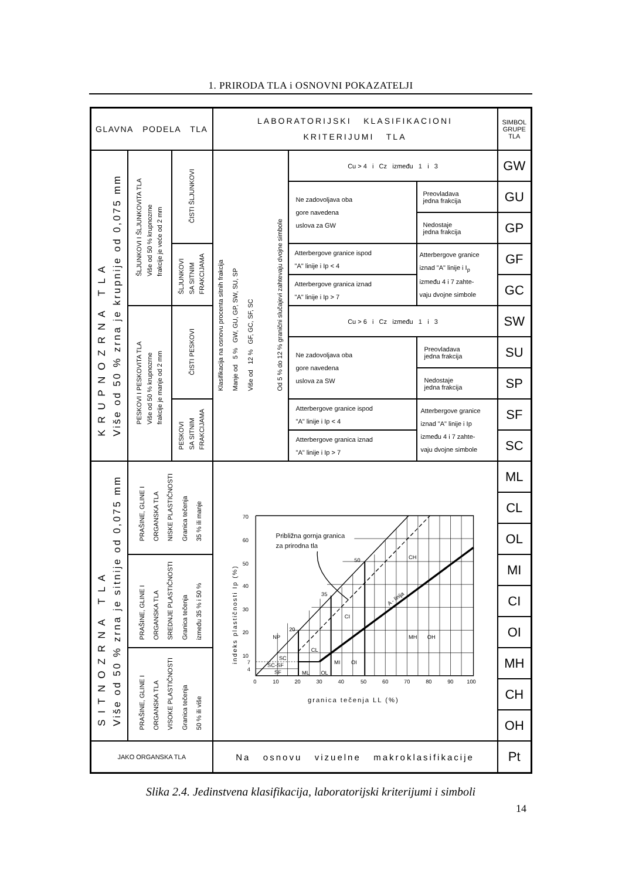1. PRIRODA TLA i OSNOVNI POKAZATELJI
| GLAVNA PODELA TLA | | | LABORATORIJSKI KLASIFIKACIONI KRITERIJUMI TLA | | | SIMBOL GRUPE TLA |
| K R U P N O Z R N A T L A Više od 50 % zrna je krupnije od 0,075 mm | ŠLJUNKOVI I ŠLJUNKOVITA TLA Više od 50 % krupnozrne frakcije je veće od 2 mm | ČISTI ŠLJUNKOVI | Klasifikacija na osnovu procenta sitnih frakcija Manje od 5 % GW, GU, GP, SW, SU, SP Više od 12 % GF, GC, SF, SC Od 5 % do 12 % granični slučajevi zahtevaju dvojne simbole | Cu > 4 i Cz između 1 i 3 | | GW |
| | | | | Ne zadovoljava oba gore navedena uslova za GW | Preovladava jedna frakcija | GU |
| | | | | | Nedostaje jedna frakcija | GP |
| | | ŠLJUNKOVI SA SITNIM FRAKCIJAMA | | Atterbergove granice ispod "A" linije i Ip < 4 | Atterbergove granice iznad "A" linije i I<sub>p</sub> između 4 i 7 zahte- vaju dvojne simbole | GF |
| | | | | Atterbergove granica iznad "A" linije i Ip > 7 | | GC |
| | PESKOVI I PESKOVITA TLA Više od 50 % krupnozrne frakcije je manje od 2 mm | ČISTI PESKOVI | | Cu > 6 i Cz između 1 i 3 | | SW |
| | | | | Ne zadovoljava oba gore navedena uslova za SW | Preovladava jedna frakcija | SU |
| | | | | | Nedostaje jedna frakcija | SP |
| | | PESKOVI SA SITNIM FRAKCIJAMA | | Atterbergove granice ispod "A" linije i Ip < 4 | Atterbergove granice iznad "A" linije i Ip između 4 i 7 zahte- vaju dvojne simbole | SF |
| | | | | Atterbergove granica iznad "A" linije i Ip > 7 | | SC |
| S I T N O Z R N A T L A Više od 50 % zrna je sitnije od 0,075 mm | PRAŠINE, GLINE I ORGANSKA TLA NISKE PLASTIČNOSTI Granica tečenja 35 % ili manje | | Približna gornja granica za prirodna tla 70 60 50 40 30 20 10 7 4 0 10 20 30 40 50 60 70 80 90 100 granica tečenja LL (%) indeks plastičnosti Ip (%) 50 35 20 NP CH CI CL MH OH MI OI OL ML SC SC-SF SF A - linija | | | ML |
| | | | | | | CL |
| | | | | | | OL |
| | PRAŠINE, GLINE I ORGANSKA TLA SREDNJE PLASTIČNOSTI Granica tečenja između 35 % i 50 % | | | | | MI |
| | | | | | | CI |
| | | | | | | OI |
| | PRAŠINE, GLINE I ORGANSKA TLA VISOKE PLASTIČNOSTI Granica tečenja 50 % ili više | | | | | MH |
| | | | | | | CH |
| | | | | | | OH |
| JAKO ORGANSKA TLA | | | Na osnovu vizuelne makroklasifikacije | | | Pt |
Slika 2.4. Jedinstvena klasifikacija, laboratorijski kriterijumi i simboli
14